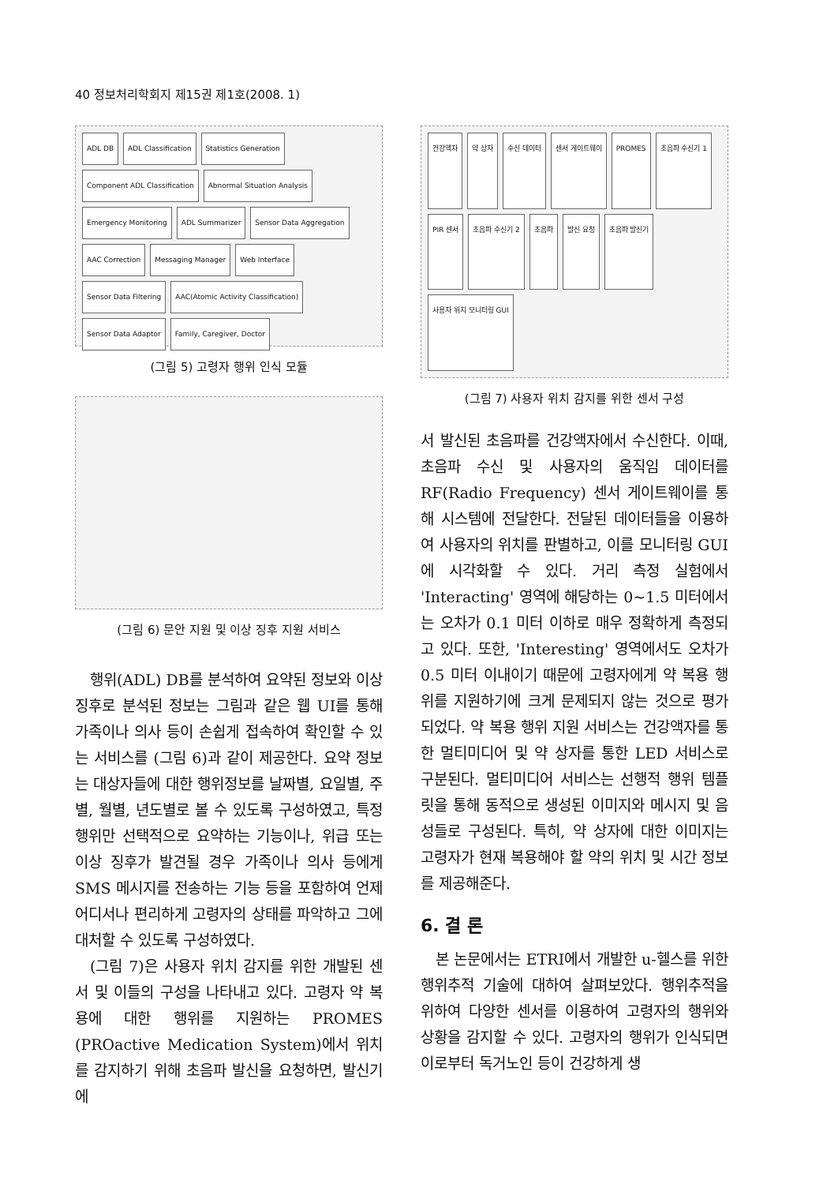40 정보처리학회지 제15권 제1호(2008. 1)
ADL DB ADL Classification Statistics Generation Component ADL Classification Abnormal Situation Analysis Emergency Monitoring ADL Summarizer Sensor Data Aggregation AAC Correction Messaging Manager Web Interface Sensor Data Filtering AAC(Atomic Activity Classification) Sensor Data Adaptor Family, Caregiver, Doctor
(그림 5) 고령자 행위 인식 모듈
(그림 6) 문안 지원 및 이상 징후 지원 서비스
행위(ADL) DB를 분석하여 요약된 정보와 이상징후로 분석된 정보는 그림과 같은 웹 UI를 통해 가족이나 의사 등이 손쉽게 접속하여 확인할 수 있는 서비스를 (그림 6)과 같이 제공한다. 요약 정보는 대상자들에 대한 행위정보를 날짜별, 요일별, 주별, 월별, 년도별로 볼 수 있도록 구성하였고, 특정 행위만 선택적으로 요약하는 기능이나, 위급 또는 이상 징후가 발견될 경우 가족이나 의사 등에게 SMS 메시지를 전송하는 기능 등을 포함하여 언제 어디서나 편리하게 고령자의 상태를 파악하고 그에 대처할 수 있도록 구성하였다.
(그림 7)은 사용자 위치 감지를 위한 개발된 센서 및 이들의 구성을 나타내고 있다. 고령자 약 복용에 대한 행위를 지원하는 PROMES (PROactive Medication System)에서 위치를 감지하기 위해 초음파 발신을 요청하면, 발신기에
건강액자 약 상자 수신 데이터 센서 게이트웨이 PROMES 초음파 수신기 1 PIR 센서 초음파 수신기 2 초음파 발신 요청 초음파 발신기 사용자 위치 모니터링 GUI
(그림 7) 사용자 위치 감지를 위한 센서 구성
서 발신된 초음파를 건강액자에서 수신한다. 이때, 초음파 수신 및 사용자의 움직임 데이터를 RF(Radio Frequency) 센서 게이트웨이를 통해 시스템에 전달한다. 전달된 데이터들을 이용하여 사용자의 위치를 판별하고, 이를 모니터링 GUI에 시각화할 수 있다. 거리 측정 실험에서 'Interacting' 영역에 해당하는 0~1.5 미터에서는 오차가 0.1 미터 이하로 매우 정확하게 측정되고 있다. 또한, 'Interesting' 영역에서도 오차가 0.5 미터 이내이기 때문에 고령자에게 약 복용 행위를 지원하기에 크게 문제되지 않는 것으로 평가되었다. 약 복용 행위 지원 서비스는 건강액자를 통한 멀티미디어 및 약 상자를 통한 LED 서비스로 구분된다. 멀티미디어 서비스는 선행적 행위 템플릿을 통해 동적으로 생성된 이미지와 메시지 및 음성들로 구성된다. 특히, 약 상자에 대한 이미지는 고령자가 현재 복용해야 할 약의 위치 및 시간 정보를 제공해준다.
6. 결 론
본 논문에서는 ETRI에서 개발한 u-헬스를 위한 행위추적 기술에 대하여 살펴보았다. 행위추적을 위하여 다양한 센서를 이용하여 고령자의 행위와 상황을 감지할 수 있다. 고령자의 행위가 인식되면 이로부터 독거노인 등이 건강하게 생